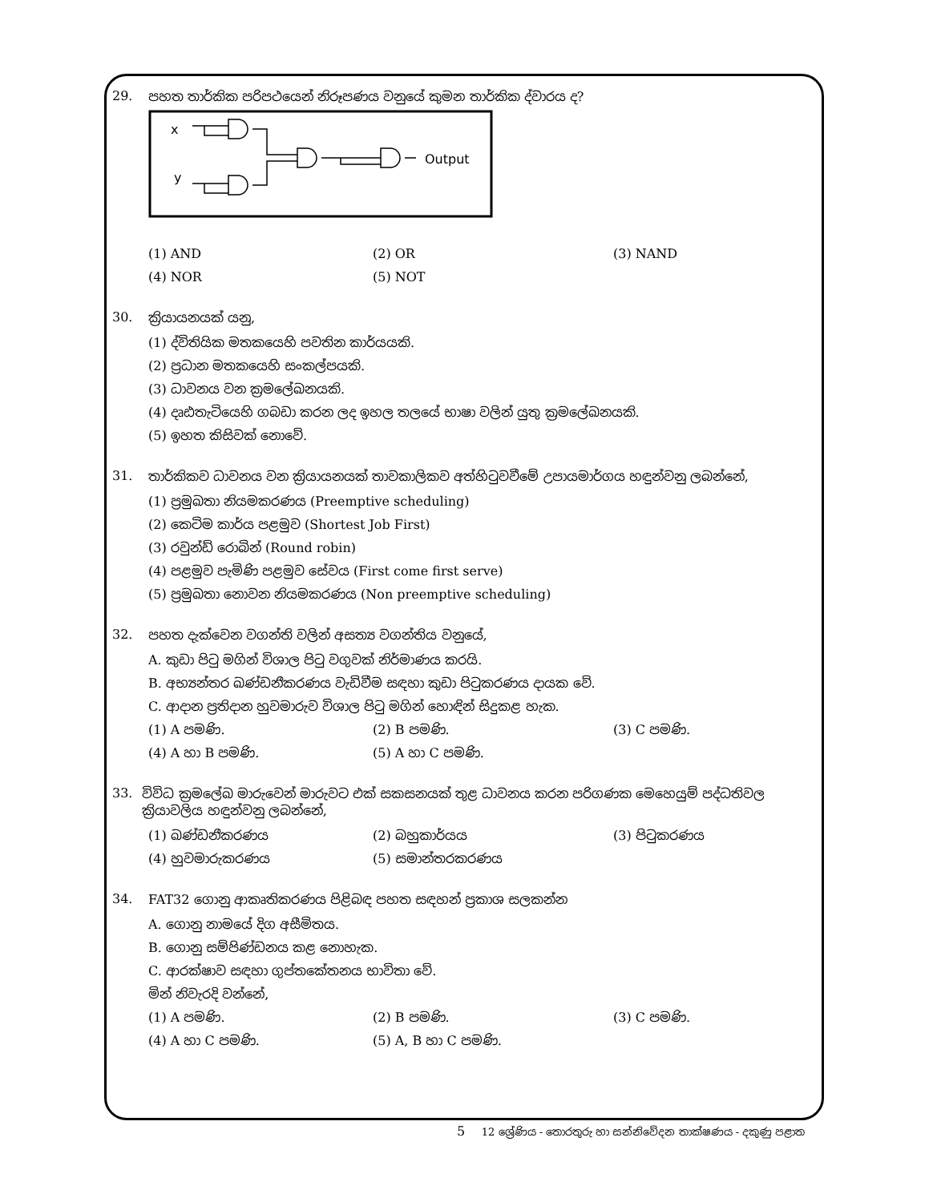29. පහත තාර්කික පරිපථයෙන් නිරූපණය වනුයේ කුමන තාර්කික ද්වාරය ද?
x
y
Output
(1) AND (2) OR (3) NAND
(4) NOR (5) NOT
30. ක්‍රියායනයක් යනු,
(1) ද්විතියික මතකයෙහි පවතින කාර්යයකි.
(2) ප්‍රධාන මතකයෙහි සංකල්පයකි.
(3) ධාවනය වන ක්‍රමලේඛනයකි.
(4) දෘඪතැටියෙහි ගබඩා කරන ලද ඉහල තලයේ භාෂා වලින් යුතු ක්‍රමලේඛනයකි.
(5) ඉහත කිසිවක් නොවේ.
31. තාර්කිකව ධාවනය වන ක්‍රියායනයක් තාවකාලිකව අත්හිටුවවීමේ උපායමාර්ගය හඳුන්වනු ලබන්නේ,
(1) ප්‍රමුඛතා නියමකරණය (Preemptive scheduling)
(2) කෙටිම කාර්ය පළමුව (Shortest Job First)
(3) රවුන්ඩ් රොබින් (Round robin)
(4) පළමුව පැමිණි පළමුව සේවය (First come first serve)
(5) ප්‍රමුඛතා නොවන නියමකරණය (Non preemptive scheduling)
32. පහත දැක්වෙන වගන්ති වලින් අසත්‍ය වගන්තිය වනුයේ,
A. කුඩා පිටු මගින් විශාල පිටු වගුවක් නිර්මාණය කරයි.
B. අභ්‍යන්තර ඛණ්ඩනීකරණය වැඩිවීම සඳහා කුඩා පිටුකරණය දායක වේ.
C. ආදාන ප්‍රතිදාන හුවමාරුව විශාල පිටු මගින් හොඳින් සිදුකළ හැක.
(1) A පමණි. (2) B පමණි. (3) C පමණි.
(4) A හා B පමණි. (5) A හා C පමණි.
33. විවිධ ක්‍රමලේඛ මාරුවෙන් මාරුවට එක් සකසනයක් තුළ ධාවනය කරන පරිගණක මෙහෙයුම් පද්ධතිවල ක්‍රියාවලිය හඳුන්වනු ලබන්නේ,
(1) ඛණ්ඩනීකරණය (2) බහුකාර්යය (3) පිටුකරණය
(4) හුවමාරුකරණය (5) සමාන්තරකරණය
34. FAT32 ගොනු ආකෘතිකරණය පිළිබඳ පහත සඳහන් ප්‍රකාශ සලකන්න
A. ගොනු නාමයේ දිග අසීමිතය.
B. ගොනු සම්පිණ්ඩනය කළ නොහැක.
C. ආරක්ෂාව සඳහා ගුප්තකේතනය භාවිතා වේ.
මින් නිවැරදි වන්නේ,
(1) A පමණි. (2) B පමණි. (3) C පමණි.
(4) A හා C පමණි. (5) A, B හා C පමණි.
5 12 ශ්‍රේණිය - තොරතුරු හා සන්නිවේදන තාක්ෂණය - දකුණු පළාත